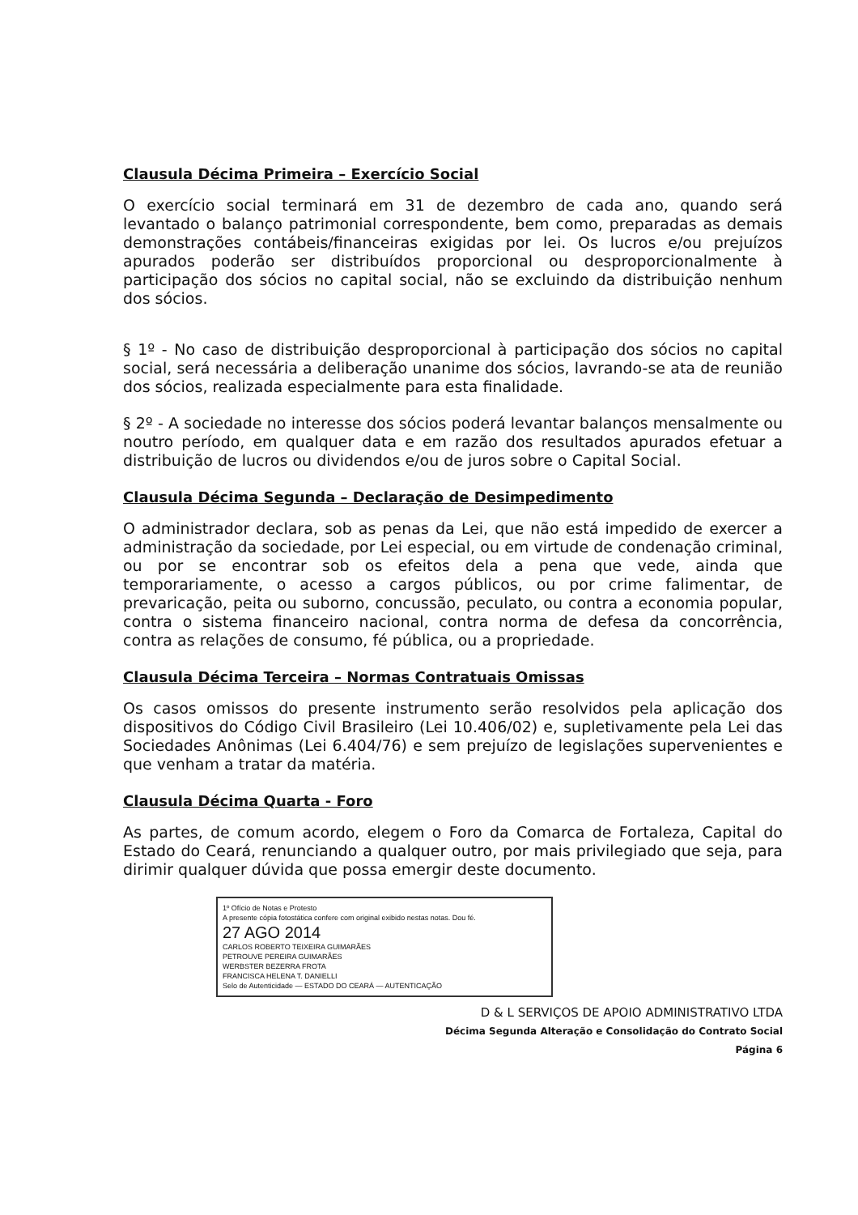Clausula Décima Primeira – Exercício Social
O exercício social terminará em 31 de dezembro de cada ano, quando será levantado o balanço patrimonial correspondente, bem como, preparadas as demais demonstrações contábeis/financeiras exigidas por lei. Os lucros e/ou prejuízos apurados poderão ser distribuídos proporcional ou desproporcionalmente à participação dos sócios no capital social, não se excluindo da distribuição nenhum dos sócios.
§ 1º - No caso de distribuição desproporcional à participação dos sócios no capital social, será necessária a deliberação unanime dos sócios, lavrando-se ata de reunião dos sócios, realizada especialmente para esta finalidade.
§ 2º - A sociedade no interesse dos sócios poderá levantar balanços mensalmente ou noutro período, em qualquer data e em razão dos resultados apurados efetuar a distribuição de lucros ou dividendos e/ou de juros sobre o Capital Social.
Clausula Décima Segunda – Declaração de Desimpedimento
O administrador declara, sob as penas da Lei, que não está impedido de exercer a administração da sociedade, por Lei especial, ou em virtude de condenação criminal, ou por se encontrar sob os efeitos dela a pena que vede, ainda que temporariamente, o acesso a cargos públicos, ou por crime falimentar, de prevaricação, peita ou suborno, concussão, peculato, ou contra a economia popular, contra o sistema financeiro nacional, contra norma de defesa da concorrência, contra as relações de consumo, fé pública, ou a propriedade.
Clausula Décima Terceira – Normas Contratuais Omissas
Os casos omissos do presente instrumento serão resolvidos pela aplicação dos dispositivos do Código Civil Brasileiro (Lei 10.406/02) e, supletivamente pela Lei das Sociedades Anônimas (Lei 6.404/76) e sem prejuízo de legislações supervenientes e que venham a tratar da matéria.
Clausula Décima Quarta - Foro
As partes, de comum acordo, elegem o Foro da Comarca de Fortaleza, Capital do Estado do Ceará, renunciando a qualquer outro, por mais privilegiado que seja, para dirimir qualquer dúvida que possa emergir deste documento.
1º Ofício de Notas e Protesto
A presente cópia fotostática confere com original exibido nestas notas. Dou fé.
27 AGO 2014
CARLOS ROBERTO TEIXEIRA GUIMARÃES
PETROUVE PEREIRA GUIMARÃES
WERBSTER BEZERRA FROTA
FRANCISCA HELENA T. DANIELLI
Selo de Autenticidade — ESTADO DO CEARÁ — AUTENTICAÇÃO
D & L SERVIÇOS DE APOIO ADMINISTRATIVO LTDA
Décima Segunda Alteração e Consolidação do Contrato Social
Página 6